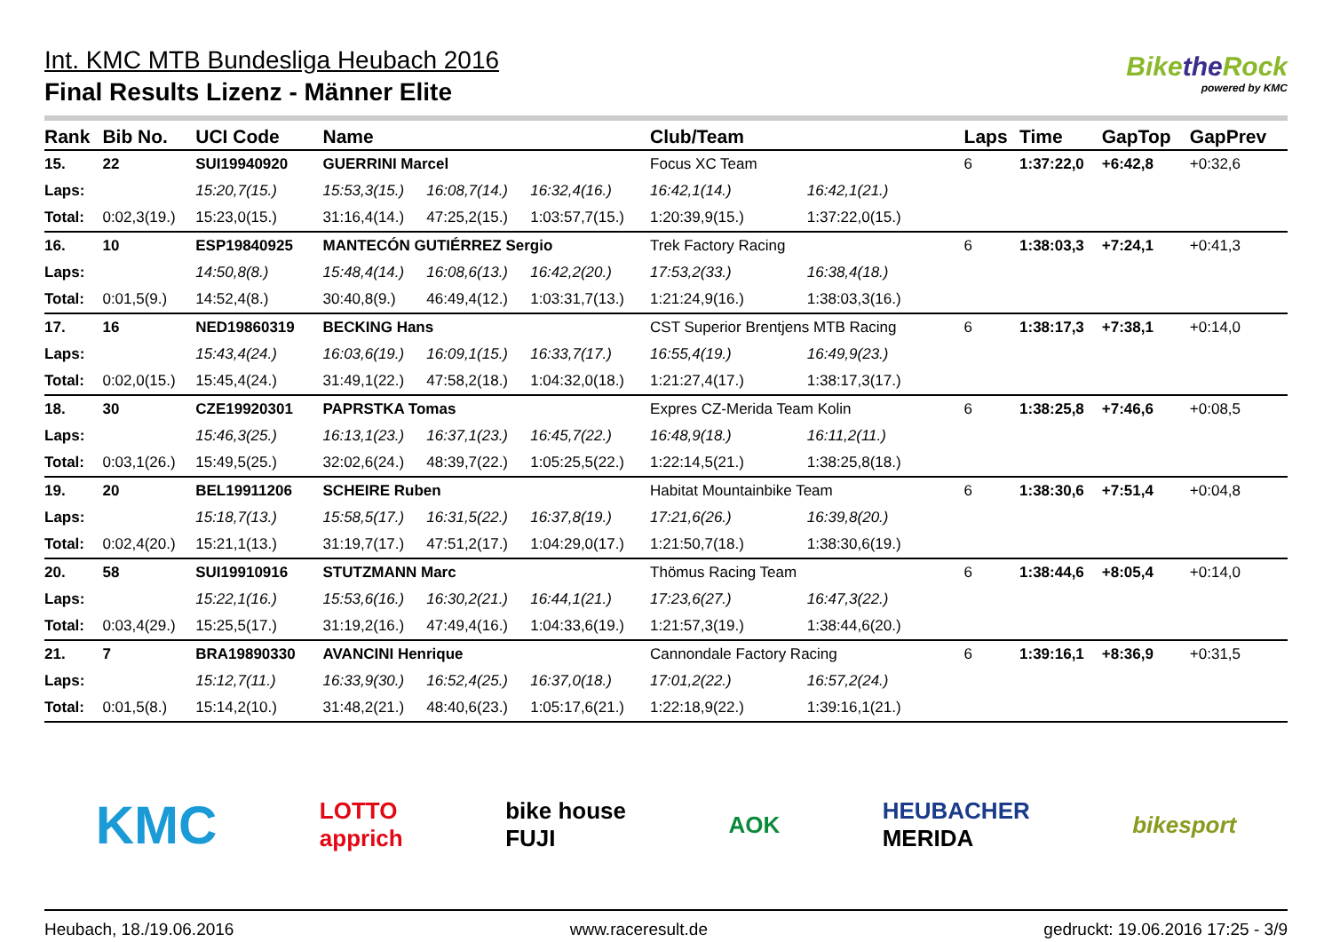Int. KMC MTB Bundesliga Heubach 2016
Final Results Lizenz - Männer Elite
Bikethe Rock
powered by KMC
| Rank | Bib No. | UCI Code | Name | | | Club/Team | | Laps | Time | GapTop | GapPrev |
| --- | --- | --- | --- | --- | --- | --- | --- | --- | --- | --- | --- |
| 15. | 22 | SUI19940920 | GUERRINI Marcel | | | Focus XC Team | | 6 | 1:37:22,0 | +6:42,8 | +0:32,6 |
| Laps: | | 15:20,7(15.) | 15:53,3(15.) | 16:08,7(14.) | 16:32,4(16.) | 16:42,1(14.) | 16:42,1(21.) | | | | |
| Total: | 0:02,3(19.) | 15:23,0(15.) | 31:16,4(14.) | 47:25,2(15.) | 1:03:57,7(15.) | 1:20:39,9(15.) | 1:37:22,0(15.) | | | | |
| 16. | 10 | ESP19840925 | MANTECÓN GUTIÉRREZ Sergio | | | Trek Factory Racing | | 6 | 1:38:03,3 | +7:24,1 | +0:41,3 |
| Laps: | | 14:50,8(8.) | 15:48,4(14.) | 16:08,6(13.) | 16:42,2(20.) | 17:53,2(33.) | 16:38,4(18.) | | | | |
| Total: | 0:01,5(9.) | 14:52,4(8.) | 30:40,8(9.) | 46:49,4(12.) | 1:03:31,7(13.) | 1:21:24,9(16.) | 1:38:03,3(16.) | | | | |
| 17. | 16 | NED19860319 | BECKING Hans | | | CST Superior Brentjens MTB Racing | | 6 | 1:38:17,3 | +7:38,1 | +0:14,0 |
| Laps: | | 15:43,4(24.) | 16:03,6(19.) | 16:09,1(15.) | 16:33,7(17.) | 16:55,4(19.) | 16:49,9(23.) | | | | |
| Total: | 0:02,0(15.) | 15:45,4(24.) | 31:49,1(22.) | 47:58,2(18.) | 1:04:32,0(18.) | 1:21:27,4(17.) | 1:38:17,3(17.) | | | | |
| 18. | 30 | CZE19920301 | PAPRSTKA Tomas | | | Expres CZ-Merida Team Kolin | | 6 | 1:38:25,8 | +7:46,6 | +0:08,5 |
| Laps: | | 15:46,3(25.) | 16:13,1(23.) | 16:37,1(23.) | 16:45,7(22.) | 16:48,9(18.) | 16:11,2(11.) | | | | |
| Total: | 0:03,1(26.) | 15:49,5(25.) | 32:02,6(24.) | 48:39,7(22.) | 1:05:25,5(22.) | 1:22:14,5(21.) | 1:38:25,8(18.) | | | | |
| 19. | 20 | BEL19911206 | SCHEIRE Ruben | | | Habitat Mountainbike Team | | 6 | 1:38:30,6 | +7:51,4 | +0:04,8 |
| Laps: | | 15:18,7(13.) | 15:58,5(17.) | 16:31,5(22.) | 16:37,8(19.) | 17:21,6(26.) | 16:39,8(20.) | | | | |
| Total: | 0:02,4(20.) | 15:21,1(13.) | 31:19,7(17.) | 47:51,2(17.) | 1:04:29,0(17.) | 1:21:50,7(18.) | 1:38:30,6(19.) | | | | |
| 20. | 58 | SUI19910916 | STUTZMANN Marc | | | Thömus Racing Team | | 6 | 1:38:44,6 | +8:05,4 | +0:14,0 |
| Laps: | | 15:22,1(16.) | 15:53,6(16.) | 16:30,2(21.) | 16:44,1(21.) | 17:23,6(27.) | 16:47,3(22.) | | | | |
| Total: | 0:03,4(29.) | 15:25,5(17.) | 31:19,2(16.) | 47:49,4(16.) | 1:04:33,6(19.) | 1:21:57,3(19.) | 1:38:44,6(20.) | | | | |
| 21. | 7 | BRA19890330 | AVANCINI Henrique | | | Cannondale Factory Racing | | 6 | 1:39:16,1 | +8:36,9 | +0:31,5 |
| Laps: | | 15:12,7(11.) | 16:33,9(30.) | 16:52,4(25.) | 16:37,0(18.) | 17:01,2(22.) | 16:57,2(24.) | | | | |
| Total: | 0:01,5(8.) | 15:14,2(10.) | 31:48,2(21.) | 48:40,6(23.) | 1:05:17,6(21.) | 1:22:18,9(22.) | 1:39:16,1(21.) | | | | |
KMC LOTTO
apprich bike house
FUJI AOK HEUBACHER
MERIDA bikesport
Heubach, 18./19.06.2016 www.raceresult.de gedruckt: 19.06.2016 17:25 - 3/9